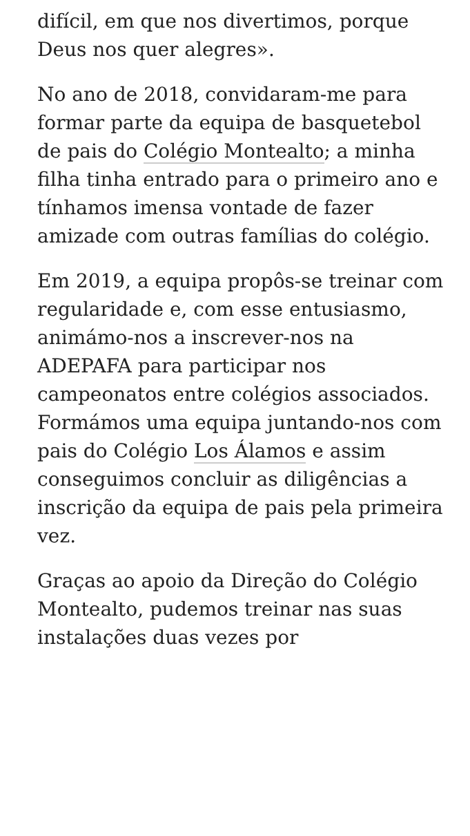difícil, em que nos divertimos, porque Deus nos quer alegres».
No ano de 2018, convidaram-me para formar parte da equipa de basquetebol de pais do Colégio Montealto; a minha filha tinha entrado para o primeiro ano e tínhamos imensa vontade de fazer amizade com outras famílias do colégio.
Em 2019, a equipa propôs-se treinar com regularidade e, com esse entusiasmo, animámo-nos a inscrever-nos na ADEPAFA para participar nos campeonatos entre colégios associados. Formámos uma equipa juntando-nos com pais do Colégio Los Álamos e assim conseguimos concluir as diligências a inscrição da equipa de pais pela primeira vez.
Graças ao apoio da Direção do Colégio Montealto, pudemos treinar nas suas instalações duas vezes por